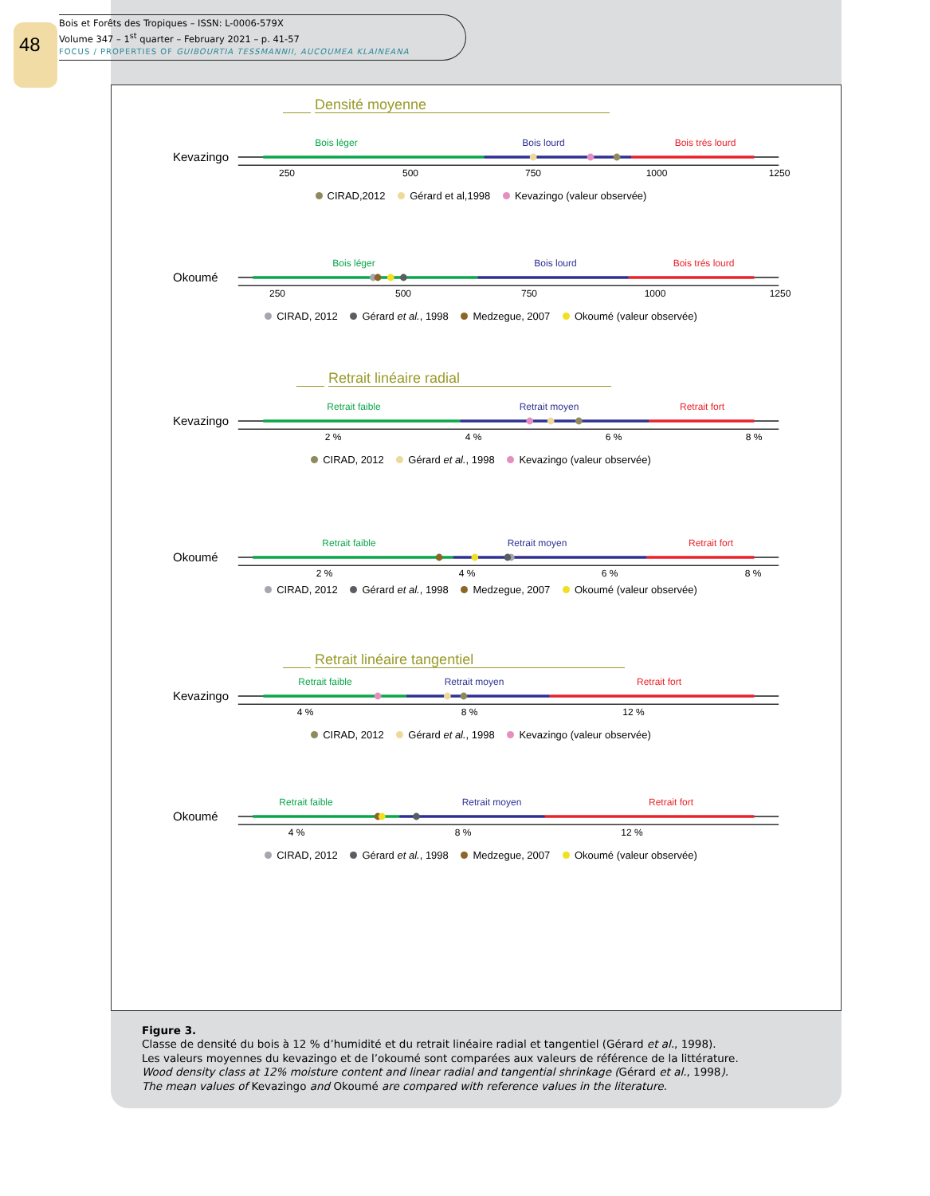48
Bois et Forêts des Tropiques – ISSN: L-0006-579X
Volume 347 – 1<sup>st</sup> quarter – February 2021 – p. 41-57
FOCUS / PROPERTIES OF GUIBOURTIA TESSMANNII, AUCOUMEA KLAINEANA
Densité moyenne
Bois léger Bois lourd Bois trés lourd
Kevazingo
250 500 750 1000 1250
CIRAD,2012 Gérard et al,1998 Kevazingo (valeur observée)
Bois léger Bois lourd Bois trés lourd
Okoumé
250 500 750 1000 1250
CIRAD, 2012 Gérard et al., 1998 Medzegue, 2007 Okoumé (valeur observée)
Retrait linéaire radial
Retrait faible Retrait moyen Retrait fort
Kevazingo
2 % 4 % 6 % 8 %
CIRAD, 2012 Gérard et al., 1998 Kevazingo (valeur observée)
Retrait faible Retrait moyen Retrait fort
Okoumé
2 % 4 % 6 % 8 %
CIRAD, 2012 Gérard et al., 1998 Medzegue, 2007 Okoumé (valeur observée)
Retrait linéaire tangentiel
Retrait faible Retrait moyen Retrait fort
Kevazingo
4 % 8 % 12 %
CIRAD, 2012 Gérard et al., 1998 Kevazingo (valeur observée)
Retrait faible Retrait moyen Retrait fort
Okoumé
4 % 8 % 12 %
CIRAD, 2012 Gérard et al., 1998 Medzegue, 2007 Okoumé (valeur observée)
Figure 3.
Classe de densité du bois à 12 % d’humidité et du retrait linéaire radial et tangentiel (Gérard et al., 1998).
Les valeurs moyennes du kevazingo et de l’okoumé sont comparées aux valeurs de référence de la littérature.
Wood density class at 12% moisture content and linear radial and tangential shrinkage (Gérard et al., 1998).
The mean values of Kevazingo and Okoumé are compared with reference values in the literature.